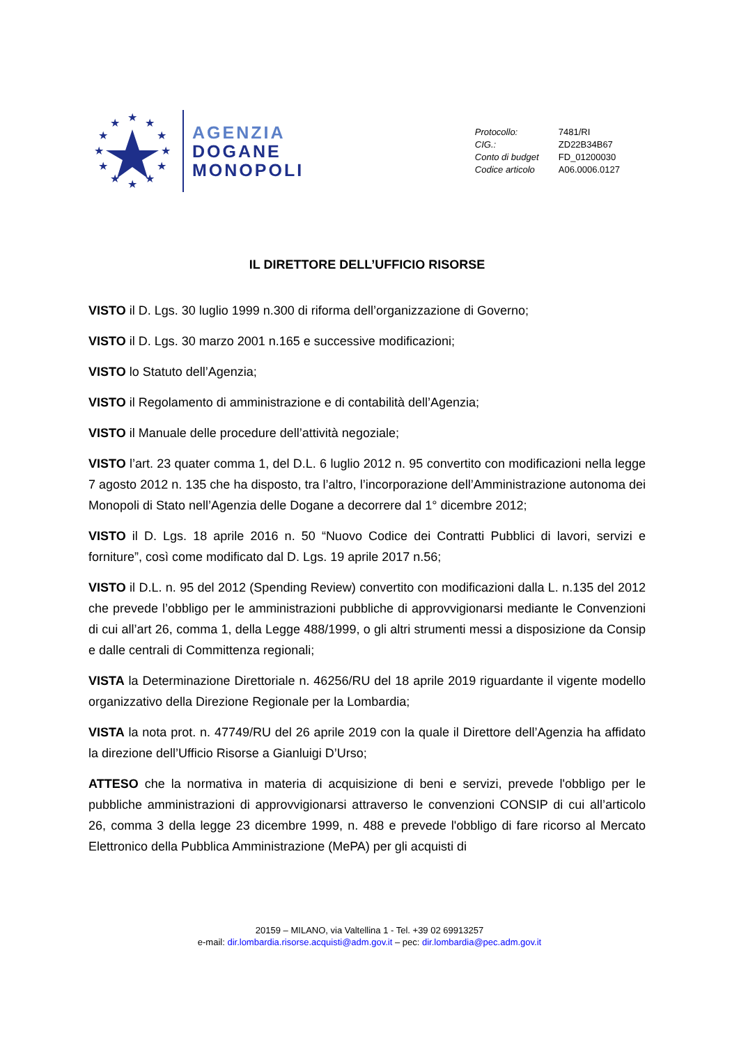★
★
★
★
★
★
★
★
★
★
★
★
AGENZIA
DOGANE
MONOPOLI
| Protocollo: | 7481/RI |
| CIG.: | ZD22B34B67 |
| Conto di budget | FD_01200030 |
| Codice articolo | A06.0006.0127 |
IL DIRETTORE DELL’UFFICIO RISORSE
VISTO il D. Lgs. 30 luglio 1999 n.300 di riforma dell’organizzazione di Governo;
VISTO il D. Lgs. 30 marzo 2001 n.165 e successive modificazioni;
VISTO lo Statuto dell’Agenzia;
VISTO il Regolamento di amministrazione e di contabilità dell’Agenzia;
VISTO il Manuale delle procedure dell’attività negoziale;
VISTO l’art. 23 quater comma 1, del D.L. 6 luglio 2012 n. 95 convertito con modificazioni nella legge 7 agosto 2012 n. 135 che ha disposto, tra l’altro, l’incorporazione dell’Amministrazione autonoma dei Monopoli di Stato nell’Agenzia delle Dogane a decorrere dal 1° dicembre 2012;
VISTO il D. Lgs. 18 aprile 2016 n. 50 “Nuovo Codice dei Contratti Pubblici di lavori, servizi e forniture”, così come modificato dal D. Lgs. 19 aprile 2017 n.56;
VISTO il D.L. n. 95 del 2012 (Spending Review) convertito con modificazioni dalla L. n.135 del 2012 che prevede l’obbligo per le amministrazioni pubbliche di approvvigionarsi mediante le Convenzioni di cui all’art 26, comma 1, della Legge 488/1999, o gli altri strumenti messi a disposizione da Consip e dalle centrali di Committenza regionali;
VISTA la Determinazione Direttoriale n. 46256/RU del 18 aprile 2019 riguardante il vigente modello organizzativo della Direzione Regionale per la Lombardia;
VISTA la nota prot. n. 47749/RU del 26 aprile 2019 con la quale il Direttore dell’Agenzia ha affidato la direzione dell’Ufficio Risorse a Gianluigi D’Urso;
ATTESO che la normativa in materia di acquisizione di beni e servizi, prevede l'obbligo per le pubbliche amministrazioni di approvvigionarsi attraverso le convenzioni CONSIP di cui all’articolo 26, comma 3 della legge 23 dicembre 1999, n. 488 e prevede l'obbligo di fare ricorso al Mercato Elettronico della Pubblica Amministrazione (MePA) per gli acquisti di
20159 – MILANO, via Valtellina 1 - Tel. +39 02 69913257
e-mail: dir.lombardia.risorse.acquisti@adm.gov.it – pec: dir.lombardia@pec.adm.gov.it